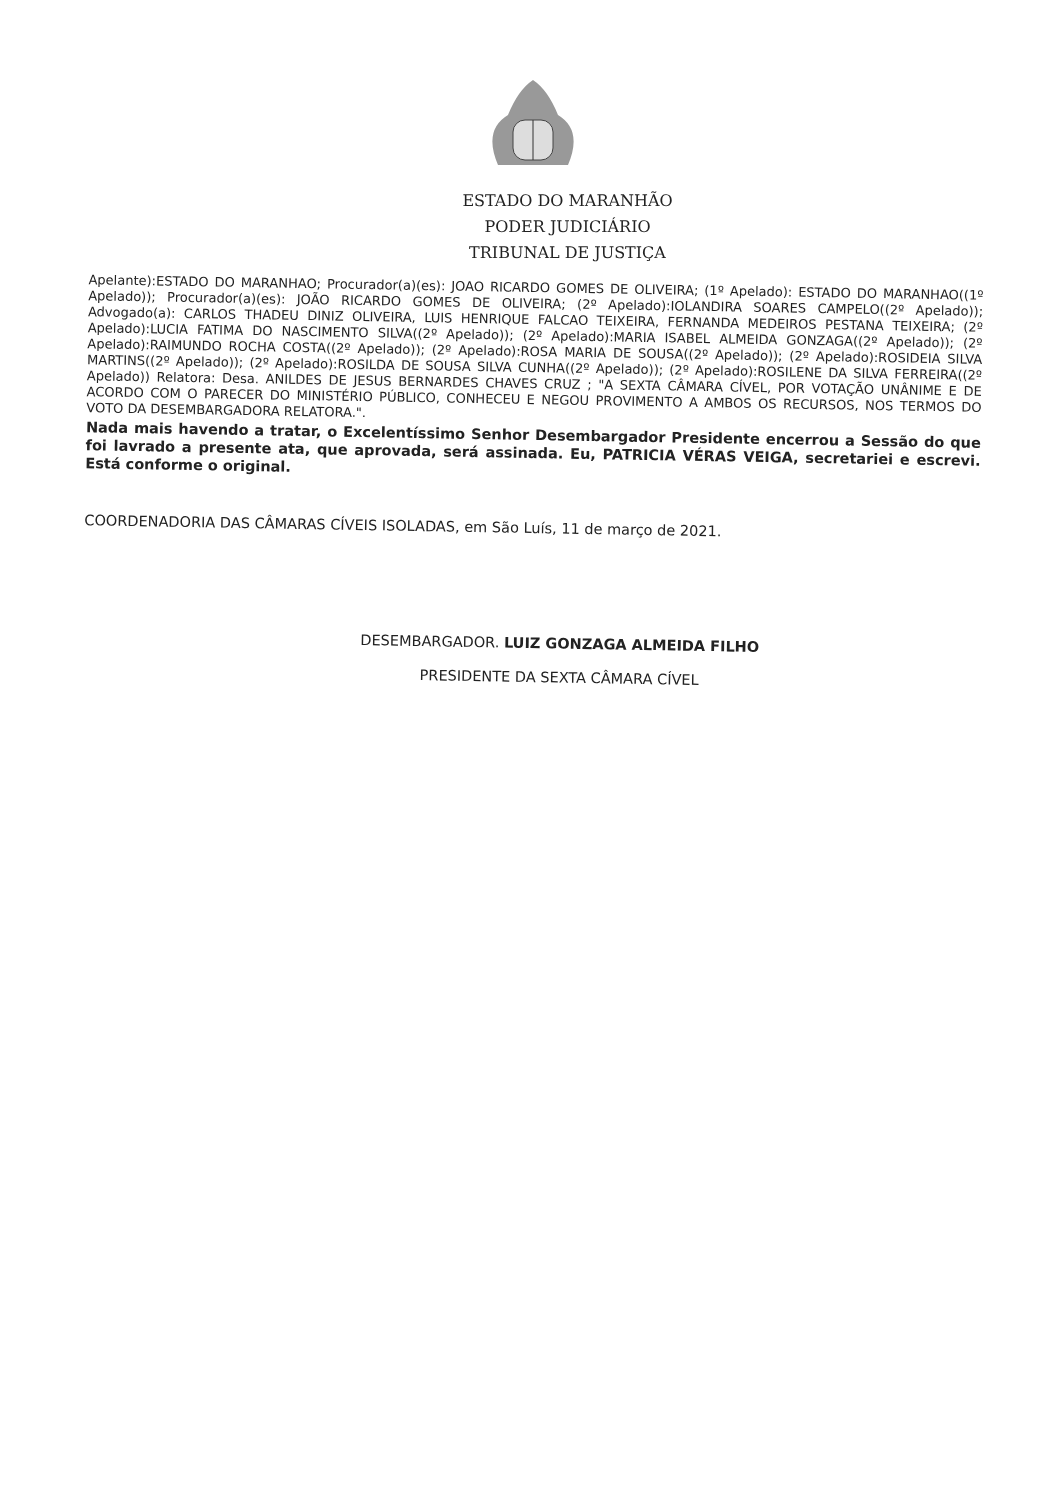ESTADO DO MARANHÃO
PODER JUDICIÁRIO
TRIBUNAL DE JUSTIÇA
Apelante):ESTADO DO MARANHAO; Procurador(a)(es): JOAO RICARDO GOMES DE OLIVEIRA; (1º Apelado): ESTADO DO MARANHAO((1º Apelado)); Procurador(a)(es): JOÃO RICARDO GOMES DE OLIVEIRA; (2º Apelado):IOLANDIRA SOARES CAMPELO((2º Apelado)); Advogado(a): CARLOS THADEU DINIZ OLIVEIRA, LUIS HENRIQUE FALCAO TEIXEIRA, FERNANDA MEDEIROS PESTANA TEIXEIRA; (2º Apelado):LUCIA FATIMA DO NASCIMENTO SILVA((2º Apelado)); (2º Apelado):MARIA ISABEL ALMEIDA GONZAGA((2º Apelado)); (2º Apelado):RAIMUNDO ROCHA COSTA((2º Apelado)); (2º Apelado):ROSA MARIA DE SOUSA((2º Apelado)); (2º Apelado):ROSIDEIA SILVA MARTINS((2º Apelado)); (2º Apelado):ROSILDA DE SOUSA SILVA CUNHA((2º Apelado)); (2º Apelado):ROSILENE DA SILVA FERREIRA((2º Apelado)) Relatora: Desa. ANILDES DE JESUS BERNARDES CHAVES CRUZ ; "A SEXTA CÂMARA CÍVEL, POR VOTAÇÃO UNÂNIME E DE ACORDO COM O PARECER DO MINISTÉRIO PÚBLICO, CONHECEU E NEGOU PROVIMENTO A AMBOS OS RECURSOS, NOS TERMOS DO VOTO DA DESEMBARGADORA RELATORA.".
Nada mais havendo a tratar, o Excelentíssimo Senhor Desembargador Presidente encerrou a Sessão do que foi lavrado a presente ata, que aprovada, será assinada. Eu, PATRICIA VÉRAS VEIGA, secretariei e escrevi. Está conforme o original.
COORDENADORIA DAS CÂMARAS CÍVEIS ISOLADAS, em São Luís, 11 de março de 2021.
DESEMBARGADOR. LUIZ GONZAGA ALMEIDA FILHO
PRESIDENTE DA SEXTA CÂMARA CÍVEL